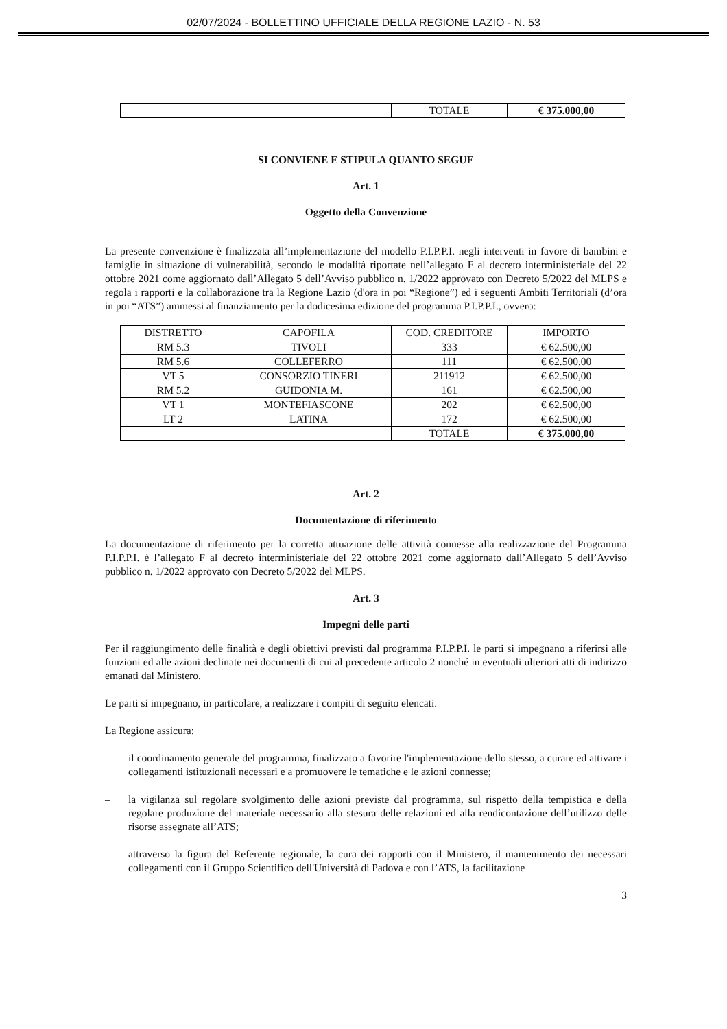02/07/2024 - BOLLETTINO UFFICIALE DELLA REGIONE LAZIO - N. 53
| | | TOTALE | € 375.000,00 |
SI CONVIENE E STIPULA QUANTO SEGUE
Art. 1
Oggetto della Convenzione
La presente convenzione è finalizzata all’implementazione del modello P.I.P.P.I. negli interventi in favore di bambini e famiglie in situazione di vulnerabilità, secondo le modalità riportate nell’allegato F al decreto interministeriale del 22 ottobre 2021 come aggiornato dall’Allegato 5 dell’Avviso pubblico n. 1/2022 approvato con Decreto 5/2022 del MLPS e regola i rapporti e la collaborazione tra la Regione Lazio (d'ora in poi “Regione”) ed i seguenti Ambiti Territoriali (d’ora in poi “ATS”) ammessi al finanziamento per la dodicesima edizione del programma P.I.P.P.I., ovvero:
| DISTRETTO | CAPOFILA | COD. CREDITORE | IMPORTO |
| RM 5.3 | TIVOLI | 333 | € 62.500,00 |
| RM 5.6 | COLLEFERRO | 111 | € 62.500,00 |
| VT 5 | CONSORZIO TINERI | 211912 | € 62.500,00 |
| RM 5.2 | GUIDONIA M. | 161 | € 62.500,00 |
| VT 1 | MONTEFIASCONE | 202 | € 62.500,00 |
| LT 2 | LATINA | 172 | € 62.500,00 |
| | | TOTALE | € 375.000,00 |
Art. 2
Documentazione di riferimento
La documentazione di riferimento per la corretta attuazione delle attività connesse alla realizzazione del Programma P.I.P.P.I. è l’allegato F al decreto interministeriale del 22 ottobre 2021 come aggiornato dall’Allegato 5 dell’Avviso pubblico n. 1/2022 approvato con Decreto 5/2022 del MLPS.
Art. 3
Impegni delle parti
Per il raggiungimento delle finalità e degli obiettivi previsti dal programma P.I.P.P.I. le parti si impegnano a riferirsi alle funzioni ed alle azioni declinate nei documenti di cui al precedente articolo 2 nonché in eventuali ulteriori atti di indirizzo emanati dal Ministero.
Le parti si impegnano, in particolare, a realizzare i compiti di seguito elencati.
La Regione assicura:
– il coordinamento generale del programma, finalizzato a favorire l'implementazione dello stesso, a curare ed attivare i collegamenti istituzionali necessari e a promuovere le tematiche e le azioni connesse;
– la vigilanza sul regolare svolgimento delle azioni previste dal programma, sul rispetto della tempistica e della regolare produzione del materiale necessario alla stesura delle relazioni ed alla rendicontazione dell’utilizzo delle risorse assegnate all’ATS;
– attraverso la figura del Referente regionale, la cura dei rapporti con il Ministero, il mantenimento dei necessari collegamenti con il Gruppo Scientifico dell'Università di Padova e con l’ATS, la facilitazione
3